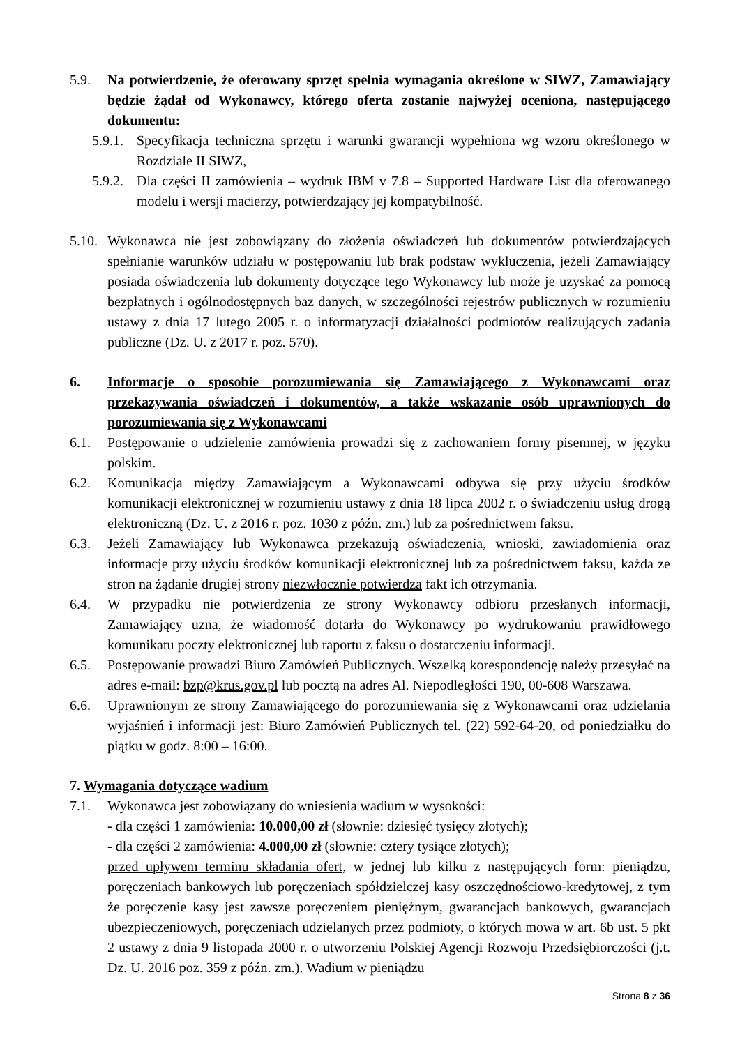5.9. Na potwierdzenie, że oferowany sprzęt spełnia wymagania określone w SIWZ, Zamawiający będzie żądał od Wykonawcy, którego oferta zostanie najwyżej oceniona, następującego dokumentu:
5.9.1. Specyfikacja techniczna sprzętu i warunki gwarancji wypełniona wg wzoru określonego w Rozdziale II SIWZ,
5.9.2. Dla części II zamówienia – wydruk IBM v 7.8 – Supported Hardware List dla oferowanego modelu i wersji macierzy, potwierdzający jej kompatybilność.
5.10. Wykonawca nie jest zobowiązany do złożenia oświadczeń lub dokumentów potwierdzających spełnianie warunków udziału w postępowaniu lub brak podstaw wykluczenia, jeżeli Zamawiający posiada oświadczenia lub dokumenty dotyczące tego Wykonawcy lub może je uzyskać za pomocą bezpłatnych i ogólnodostępnych baz danych, w szczególności rejestrów publicznych w rozumieniu ustawy z dnia 17 lutego 2005 r. o informatyzacji działalności podmiotów realizujących zadania publiczne (Dz. U. z 2017 r. poz. 570).
6. Informacje o sposobie porozumiewania się Zamawiającego z Wykonawcami oraz przekazywania oświadczeń i dokumentów, a także wskazanie osób uprawnionych do porozumiewania się z Wykonawcami
6.1. Postępowanie o udzielenie zamówienia prowadzi się z zachowaniem formy pisemnej, w języku polskim.
6.2. Komunikacja między Zamawiającym a Wykonawcami odbywa się przy użyciu środków komunikacji elektronicznej w rozumieniu ustawy z dnia 18 lipca 2002 r. o świadczeniu usług drogą elektroniczną (Dz. U. z 2016 r. poz. 1030 z późn. zm.) lub za pośrednictwem faksu.
6.3. Jeżeli Zamawiający lub Wykonawca przekazują oświadczenia, wnioski, zawiadomienia oraz informacje przy użyciu środków komunikacji elektronicznej lub za pośrednictwem faksu, każda ze stron na żądanie drugiej strony niezwłocznie potwierdza fakt ich otrzymania.
6.4. W przypadku nie potwierdzenia ze strony Wykonawcy odbioru przesłanych informacji, Zamawiający uzna, że wiadomość dotarła do Wykonawcy po wydrukowaniu prawidłowego komunikatu poczty elektronicznej lub raportu z faksu o dostarczeniu informacji.
6.5. Postępowanie prowadzi Biuro Zamówień Publicznych. Wszelką korespondencję należy przesyłać na adres e-mail: bzp@krus.gov.pl lub pocztą na adres Al. Niepodległości 190, 00-608 Warszawa.
6.6. Uprawnionym ze strony Zamawiającego do porozumiewania się z Wykonawcami oraz udzielania wyjaśnień i informacji jest: Biuro Zamówień Publicznych tel. (22) 592-64-20, od poniedziałku do piątku w godz. 8:00 – 16:00.
7. Wymagania dotyczące wadium
7.1. Wykonawca jest zobowiązany do wniesienia wadium w wysokości:
- dla części 1 zamówienia: 10.000,00 zł (słownie: dziesięć tysięcy złotych);
- dla części 2 zamówienia: 4.000,00 zł (słownie: cztery tysiące złotych);
przed upływem terminu składania ofert, w jednej lub kilku z następujących form: pieniądzu, poręczeniach bankowych lub poręczeniach spółdzielczej kasy oszczędnościowo-kredytowej, z tym że poręczenie kasy jest zawsze poręczeniem pieniężnym, gwarancjach bankowych, gwarancjach ubezpieczeniowych, poręczeniach udzielanych przez podmioty, o których mowa w art. 6b ust. 5 pkt 2 ustawy z dnia 9 listopada 2000 r. o utworzeniu Polskiej Agencji Rozwoju Przedsiębiorczości (j.t. Dz. U. 2016 poz. 359 z późn. zm.). Wadium w pieniądzu
Strona 8 z 36